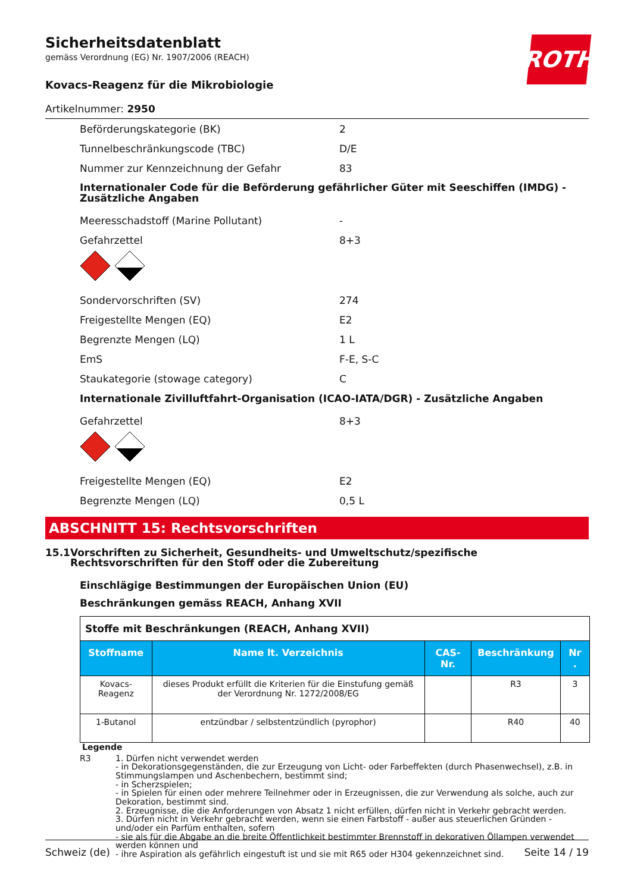Sicherheitsdatenblatt
gemäss Verordnung (EG) Nr. 1907/2006 (REACH)
ROTH
Kovacs-Reagenz für die Mikrobiologie
Artikelnummer: 2950
Beförderungskategorie (BK) 2
Tunnelbeschränkungscode (TBC) D/E
Nummer zur Kennzeichnung der Gefahr 83
Internationaler Code für die Beförderung gefährlicher Güter mit Seeschiffen (IMDG) - Zusätzliche Angaben
Meeresschadstoff (Marine Pollutant) -
Gefahrzettel 8+3
Sondervorschriften (SV) 274
Freigestellte Mengen (EQ) E2
Begrenzte Mengen (LQ) 1 L
EmS F-E, S-C
Staukategorie (stowage category) C
Internationale Zivilluftfahrt-Organisation (ICAO-IATA/DGR) - Zusätzliche Angaben
Gefahrzettel 8+3
Freigestellte Mengen (EQ) E2
Begrenzte Mengen (LQ) 0,5 L
ABSCHNITT 15: Rechtsvorschriften
15.1 Vorschriften zu Sicherheit, Gesundheits- und Umweltschutz/spezifische Rechtsvorschriften für den Stoff oder die Zubereitung
Einschlägige Bestimmungen der Europäischen Union (EU)
Beschränkungen gemäss REACH, Anhang XVII
| Stoffe mit Beschränkungen (REACH, Anhang XVII) | | | | |
| Stoffname | Name lt. Verzeichnis | CAS-Nr. | Beschränkung | Nr . |
| Kovacs-Reagenz | dieses Produkt erfüllt die Kriterien für die Einstufung gemäß der Verordnung Nr. 1272/2008/EG | | R3 | 3 |
| 1-Butanol | entzündbar / selbstentzündlich (pyrophor) | | R40 | 40 |
Legende
R3 1. Dürfen nicht verwendet werden
- in Dekorationsgegenständen, die zur Erzeugung von Licht- oder Farbeffekten (durch Phasenwechsel), z.B. in Stimmungslampen und Aschenbechern, bestimmt sind;
- in Scherzspielen;
- in Spielen für einen oder mehrere Teilnehmer oder in Erzeugnissen, die zur Verwendung als solche, auch zur Dekoration, bestimmt sind.
2. Erzeugnisse, die die Anforderungen von Absatz 1 nicht erfüllen, dürfen nicht in Verkehr gebracht werden.
3. Dürfen nicht in Verkehr gebracht werden, wenn sie einen Farbstoff - außer aus steuerlichen Gründen - und/oder ein Parfüm enthalten, sofern
- sie als für die Abgabe an die breite Öffentlichkeit bestimmter Brennstoff in dekorativen Öllampen verwendet werden können und
- ihre Aspiration als gefährlich eingestuft ist und sie mit R65 oder H304 gekennzeichnet sind.
Schweiz (de) Seite 14 / 19